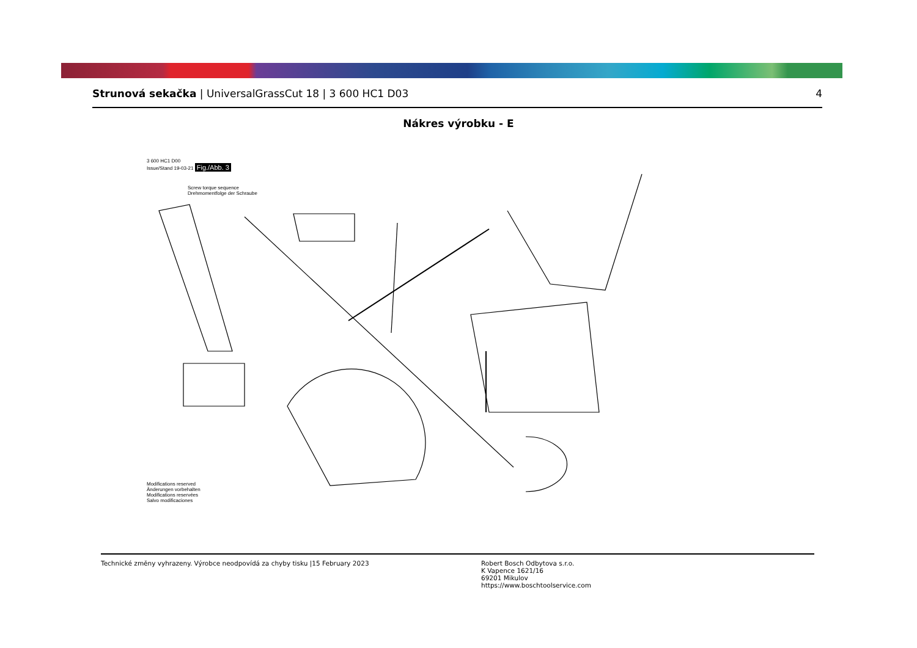Strunová sekačka | UniversalGrassCut 18 | 3 600 HC1 D03
4
Nákres výrobku - E
3 600 HC1 D00
Issue/Stand 19-03-21 Fig./Abb. 3
Screw torque sequence
Drehmomentfolge der Schraube
Modifications reserved
Änderungen vorbehalten
Modifications reservées
Salvo modificaciones
Technické změny vyhrazeny. Výrobce neodpovídá za chyby tisku |15 February 2023 Robert Bosch Odbytova s.r.o.
K Vapence 1621/16
69201 Mikulov
https://www.boschtoolservice.com